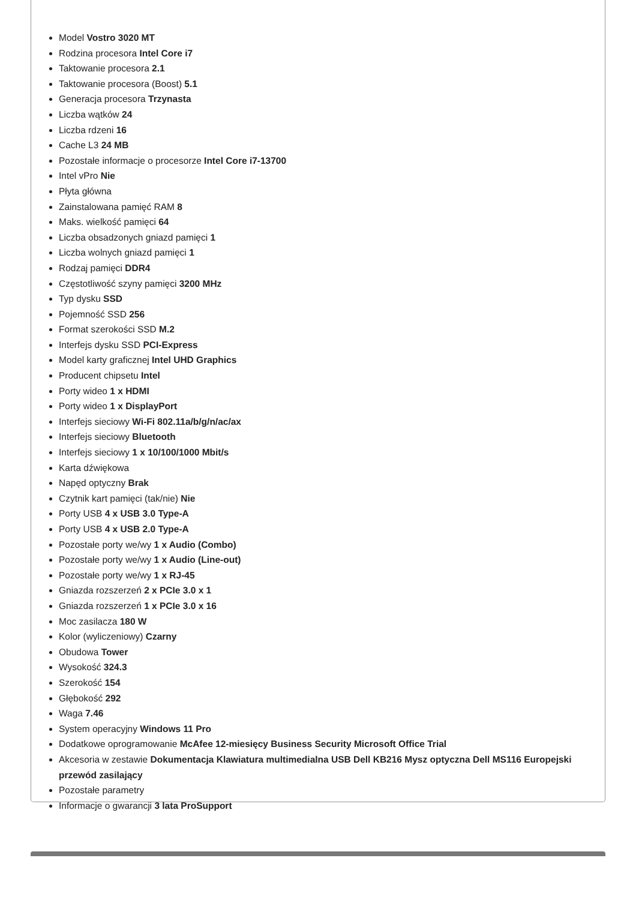Model Vostro 3020 MT
Rodzina procesora Intel Core i7
Taktowanie procesora 2.1
Taktowanie procesora (Boost) 5.1
Generacja procesora Trzynasta
Liczba wątków 24
Liczba rdzeni 16
Cache L3 24 MB
Pozostałe informacje o procesorze Intel Core i7-13700
Intel vPro Nie
Płyta główna
Zainstalowana pamięć RAM 8
Maks. wielkość pamięci 64
Liczba obsadzonych gniazd pamięci 1
Liczba wolnych gniazd pamięci 1
Rodzaj pamięci DDR4
Częstotliwość szyny pamięci 3200 MHz
Typ dysku SSD
Pojemność SSD 256
Format szerokości SSD M.2
Interfejs dysku SSD PCI-Express
Model karty graficznej Intel UHD Graphics
Producent chipsetu Intel
Porty wideo 1 x HDMI
Porty wideo 1 x DisplayPort
Interfejs sieciowy Wi-Fi 802.11a/b/g/n/ac/ax
Interfejs sieciowy Bluetooth
Interfejs sieciowy 1 x 10/100/1000 Mbit/s
Karta dźwiękowa
Napęd optyczny Brak
Czytnik kart pamięci (tak/nie) Nie
Porty USB 4 x USB 3.0 Type-A
Porty USB 4 x USB 2.0 Type-A
Pozostałe porty we/wy 1 x Audio (Combo)
Pozostałe porty we/wy 1 x Audio (Line-out)
Pozostałe porty we/wy 1 x RJ-45
Gniazda rozszerzeń 2 x PCIe 3.0 x 1
Gniazda rozszerzeń 1 x PCIe 3.0 x 16
Moc zasilacza 180 W
Kolor (wyliczeniowy) Czarny
Obudowa Tower
Wysokość 324.3
Szerokość 154
Głębokość 292
Waga 7.46
System operacyjny Windows 11 Pro
Dodatkowe oprogramowanie McAfee 12-miesięcy Business Security Microsoft Office Trial
Akcesoria w zestawie Dokumentacja Klawiatura multimedialna USB Dell KB216 Mysz optyczna Dell MS116 Europejski przewód zasilający
Pozostałe parametry
Informacje o gwarancji 3 lata ProSupport